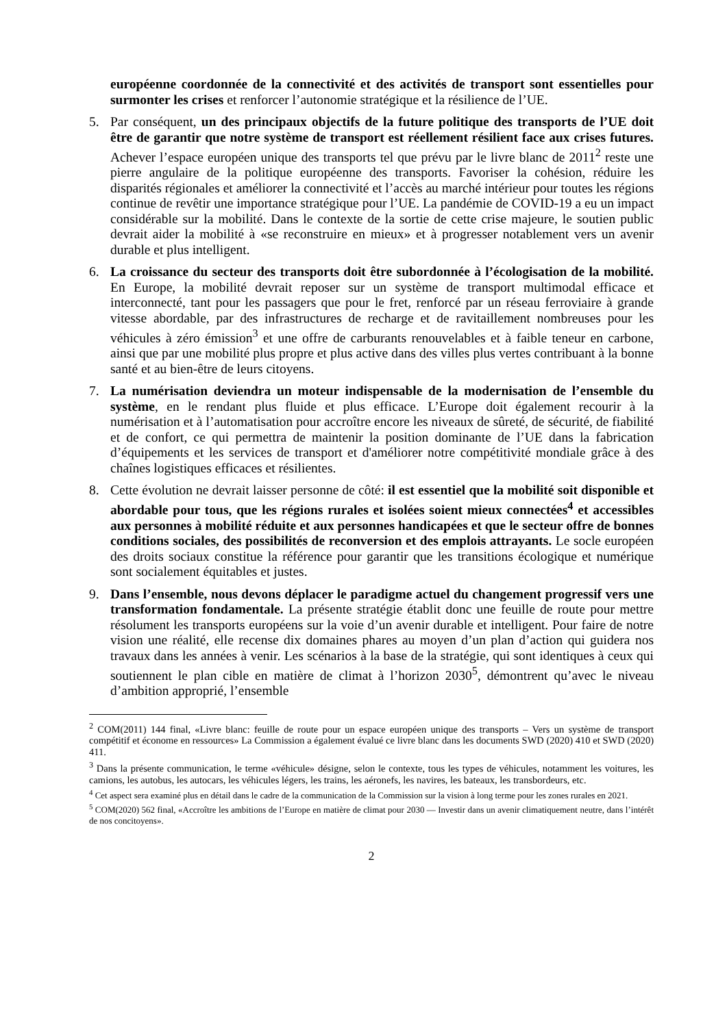européenne coordonnée de la connectivité et des activités de transport sont essentielles pour surmonter les crises et renforcer l’autonomie stratégique et la résilience de l’UE.
5. Par conséquent, un des principaux objectifs de la future politique des transports de l’UE doit être de garantir que notre système de transport est réellement résilient face aux crises futures. Achever l’espace européen unique des transports tel que prévu par le livre blanc de 2011<sup>2</sup> reste une pierre angulaire de la politique européenne des transports. Favoriser la cohésion, réduire les disparités régionales et améliorer la connectivité et l’accès au marché intérieur pour toutes les régions continue de revêtir une importance stratégique pour l’UE. La pandémie de COVID-19 a eu un impact considérable sur la mobilité. Dans le contexte de la sortie de cette crise majeure, le soutien public devrait aider la mobilité à «se reconstruire en mieux» et à progresser notablement vers un avenir durable et plus intelligent.
6. La croissance du secteur des transports doit être subordonnée à l’écologisation de la mobilité. En Europe, la mobilité devrait reposer sur un système de transport multimodal efficace et interconnecté, tant pour les passagers que pour le fret, renforcé par un réseau ferroviaire à grande vitesse abordable, par des infrastructures de recharge et de ravitaillement nombreuses pour les véhicules à zéro émission<sup>3</sup> et une offre de carburants renouvelables et à faible teneur en carbone, ainsi que par une mobilité plus propre et plus active dans des villes plus vertes contribuant à la bonne santé et au bien-être de leurs citoyens.
7. La numérisation deviendra un moteur indispensable de la modernisation de l’ensemble du système, en le rendant plus fluide et plus efficace. L’Europe doit également recourir à la numérisation et à l’automatisation pour accroître encore les niveaux de sûreté, de sécurité, de fiabilité et de confort, ce qui permettra de maintenir la position dominante de l’UE dans la fabrication d’équipements et les services de transport et d'améliorer notre compétitivité mondiale grâce à des chaînes logistiques efficaces et résilientes.
8. Cette évolution ne devrait laisser personne de côté: il est essentiel que la mobilité soit disponible et abordable pour tous, que les régions rurales et isolées soient mieux connectées<sup>4</sup> et accessibles aux personnes à mobilité réduite et aux personnes handicapées et que le secteur offre de bonnes conditions sociales, des possibilités de reconversion et des emplois attrayants. Le socle européen des droits sociaux constitue la référence pour garantir que les transitions écologique et numérique sont socialement équitables et justes.
9. Dans l’ensemble, nous devons déplacer le paradigme actuel du changement progressif vers une transformation fondamentale. La présente stratégie établit donc une feuille de route pour mettre résolument les transports européens sur la voie d’un avenir durable et intelligent. Pour faire de notre vision une réalité, elle recense dix domaines phares au moyen d’un plan d’action qui guidera nos travaux dans les années à venir. Les scénarios à la base de la stratégie, qui sont identiques à ceux qui soutiennent le plan cible en matière de climat à l’horizon 2030<sup>5</sup>, démontrent qu’avec le niveau d’ambition approprié, l’ensemble
<sup>2</sup> COM(2011) 144 final, «Livre blanc: feuille de route pour un espace européen unique des transports – Vers un système de transport compétitif et économe en ressources» La Commission a également évalué ce livre blanc dans les documents SWD (2020) 410 et SWD (2020) 411.
<sup>3</sup> Dans la présente communication, le terme «véhicule» désigne, selon le contexte, tous les types de véhicules, notamment les voitures, les camions, les autobus, les autocars, les véhicules légers, les trains, les aéronefs, les navires, les bateaux, les transbordeurs, etc.
<sup>4</sup> Cet aspect sera examiné plus en détail dans le cadre de la communication de la Commission sur la vision à long terme pour les zones rurales en 2021.
<sup>5</sup> COM(2020) 562 final, «Accroître les ambitions de l’Europe en matière de climat pour 2030 — Investir dans un avenir climatiquement neutre, dans l’intérêt de nos concitoyens».
2